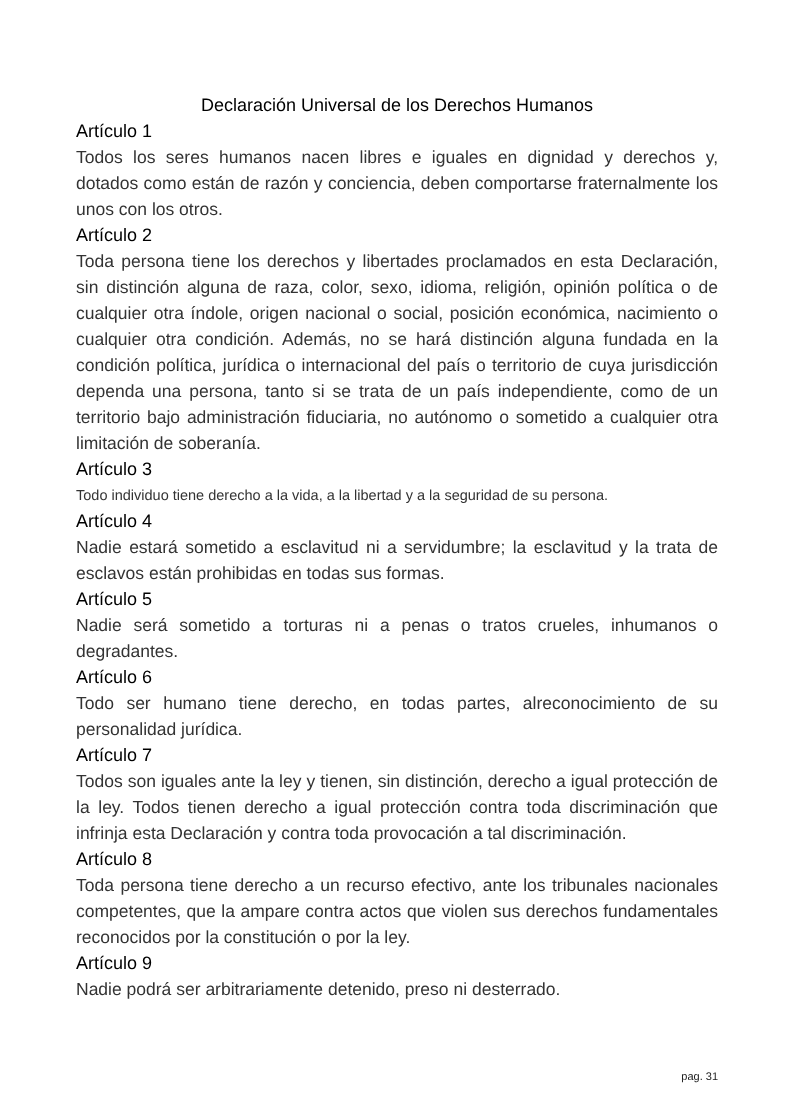Declaración Universal de los Derechos Humanos
Artículo 1
Todos los seres humanos nacen libres e iguales en dignidad y derechos y, dotados como están de razón y conciencia, deben comportarse fraternalmente los unos con los otros.
Artículo 2
Toda persona tiene los derechos y libertades proclamados en esta Declaración, sin distinción alguna de raza, color, sexo, idioma, religión, opinión política o de cualquier otra índole, origen nacional o social, posición económica, nacimiento o cualquier otra condición. Además, no se hará distinción alguna fundada en la condición política, jurídica o internacional del país o territorio de cuya jurisdicción dependa una persona, tanto si se trata de un país independiente, como de un territorio bajo administración fiduciaria, no autónomo o sometido a cualquier otra limitación de soberanía.
Artículo 3
Todo individuo tiene derecho a la vida, a la libertad y a la seguridad de su persona.
Artículo 4
Nadie estará sometido a esclavitud ni a servidumbre; la esclavitud y la trata de esclavos están prohibidas en todas sus formas.
Artículo 5
Nadie será sometido a torturas ni a penas o tratos crueles, inhumanos o degradantes.
Artículo 6
Todo ser humano tiene derecho, en todas partes, alreconocimiento de su personalidad jurídica.
Artículo 7
Todos son iguales ante la ley y tienen, sin distinción, derecho a igual protección de la ley. Todos tienen derecho a igual protección contra toda discriminación que infrinja esta Declaración y contra toda provocación a tal discriminación.
Artículo 8
Toda persona tiene derecho a un recurso efectivo, ante los tribunales nacionales competentes, que la ampare contra actos que violen sus derechos fundamentales reconocidos por la constitución o por la ley.
Artículo 9
Nadie podrá ser arbitrariamente detenido, preso ni desterrado.
pag. 31